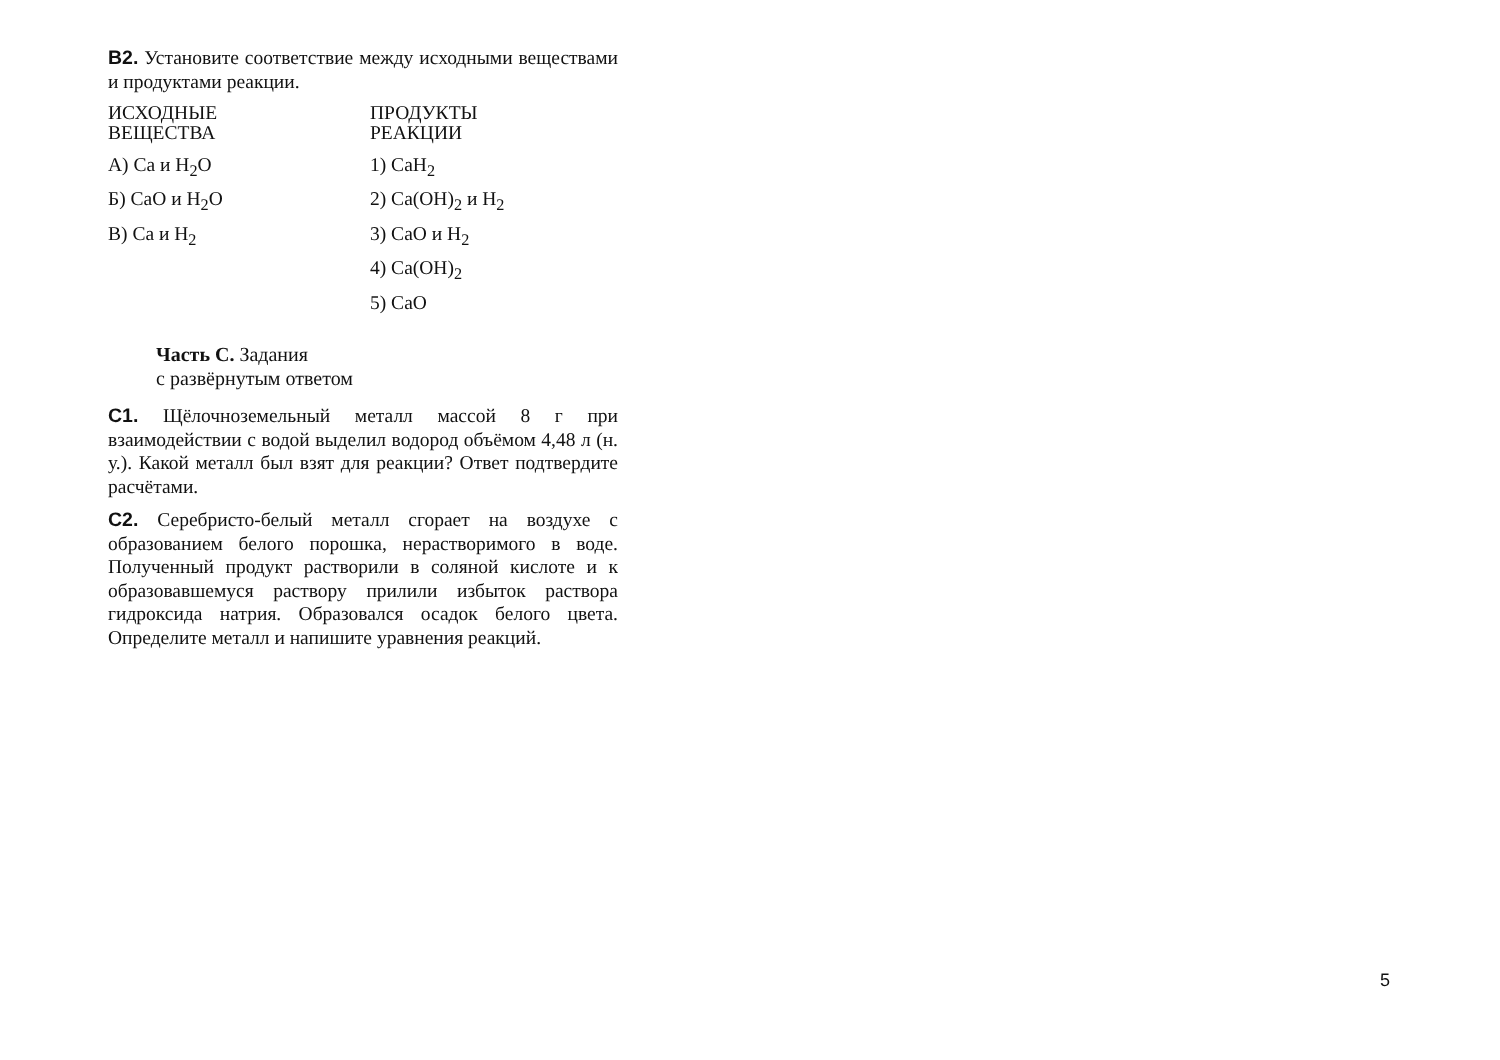В2. Установите соответствие между исходными веществами и продуктами реакции.
ИСХОДНЫЕ
ВЕЩЕСТВА
А) Са и Н<sub>2</sub>О
Б) СаО и Н<sub>2</sub>О
В) Са и Н<sub>2</sub>
ПРОДУКТЫ
РЕАКЦИИ
1) СаН<sub>2</sub>
2) Са(ОН)<sub>2</sub> и Н<sub>2</sub>
3) СаО и Н<sub>2</sub>
4) Са(ОН)<sub>2</sub>
5) СаО
Часть С. Задания
с развёрнутым ответом
С1. Щёлочноземельный металл массой 8 г при взаимодействии с водой выделил водород объёмом 4,48 л (н. у.). Какой металл был взят для реакции? Ответ подтвердите расчётами.
С2. Серебристо-белый металл сгорает на воздухе с образованием белого порошка, нерастворимого в воде. Полученный продукт растворили в соляной кислоте и к образовавшемуся раствору прилили избыток раствора гидроксида натрия. Образовался осадок белого цвета. Определите металл и напишите уравнения реакций.
5